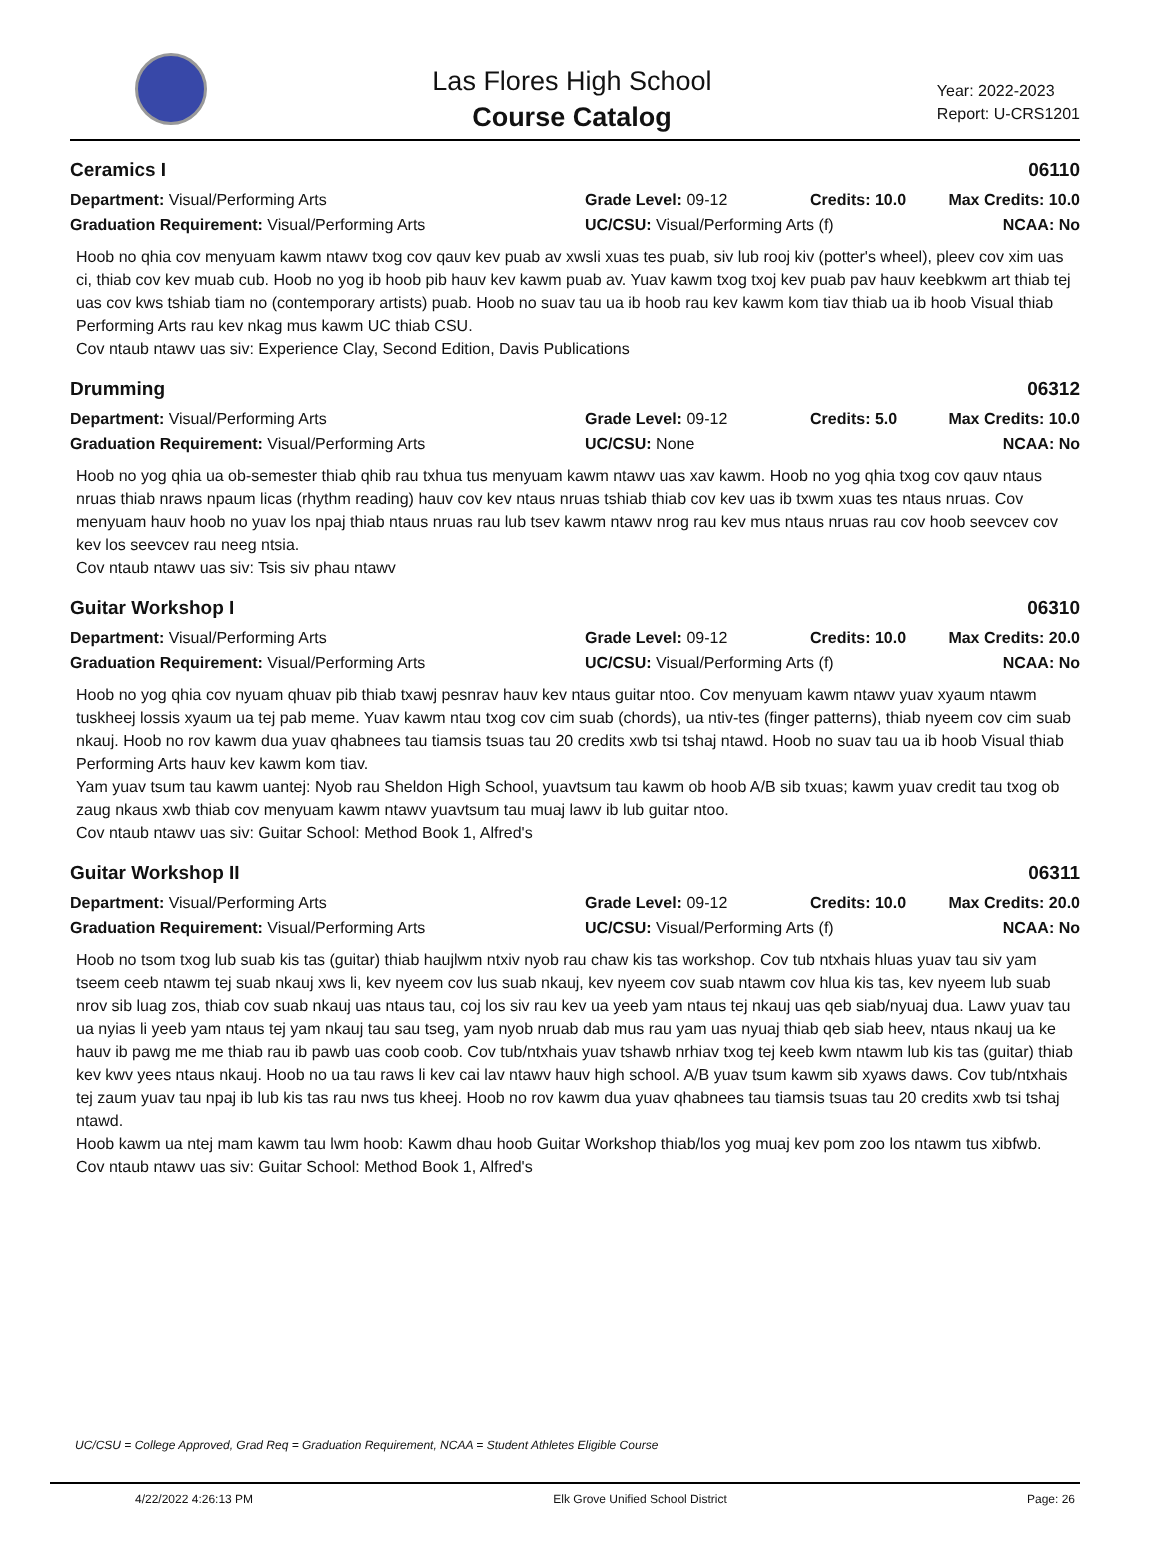Las Flores High School
Course Catalog
Year: 2022-2023
Report: U-CRS1201
Ceramics I 06110
Department: Visual/Performing Arts Grade Level: 09-12 Credits: 10.0 Max Credits: 10.0 Graduation Requirement: Visual/Performing Arts UC/CSU: Visual/Performing Arts (f) NCAA: No
Hoob no qhia cov menyuam kawm ntawv txog cov qauv kev puab av xwsli xuas tes puab, siv lub rooj kiv (potter's wheel), pleev cov xim uas ci, thiab cov kev muab cub. Hoob no yog ib hoob pib hauv kev kawm puab av. Yuav kawm txog txoj kev puab pav hauv keebkwm art thiab tej uas cov kws tshiab tiam no (contemporary artists) puab. Hoob no suav tau ua ib hoob rau kev kawm kom tiav thiab ua ib hoob Visual thiab Performing Arts rau kev nkag mus kawm UC thiab CSU.
Cov ntaub ntawv uas siv: Experience Clay, Second Edition, Davis Publications
Drumming 06312
Department: Visual/Performing Arts Grade Level: 09-12 Credits: 5.0 Max Credits: 10.0 Graduation Requirement: Visual/Performing Arts UC/CSU: None NCAA: No
Hoob no yog qhia ua ob-semester thiab qhib rau txhua tus menyuam kawm ntawv uas xav kawm. Hoob no yog qhia txog cov qauv ntaus nruas thiab nraws npaum licas (rhythm reading) hauv cov kev ntaus nruas tshiab thiab cov kev uas ib txwm xuas tes ntaus nruas. Cov menyuam hauv hoob no yuav los npaj thiab ntaus nruas rau lub tsev kawm ntawv nrog rau kev mus ntaus nruas rau cov hoob seevcev cov kev los seevcev rau neeg ntsia.
Cov ntaub ntawv uas siv: Tsis siv phau ntawv
Guitar Workshop I 06310
Department: Visual/Performing Arts Grade Level: 09-12 Credits: 10.0 Max Credits: 20.0 Graduation Requirement: Visual/Performing Arts UC/CSU: Visual/Performing Arts (f) NCAA: No
Hoob no yog qhia cov nyuam qhuav pib thiab txawj pesnrav hauv kev ntaus guitar ntoo. Cov menyuam kawm ntawv yuav xyaum ntawm tuskheej lossis xyaum ua tej pab meme. Yuav kawm ntau txog cov cim suab (chords), ua ntiv-tes (finger patterns), thiab nyeem cov cim suab nkauj. Hoob no rov kawm dua yuav qhabnees tau tiamsis tsuas tau 20 credits xwb tsi tshaj ntawd. Hoob no suav tau ua ib hoob Visual thiab Performing Arts hauv kev kawm kom tiav.
Yam yuav tsum tau kawm uantej: Nyob rau Sheldon High School, yuavtsum tau kawm ob hoob A/B sib txuas; kawm yuav credit tau txog ob zaug nkaus xwb thiab cov menyuam kawm ntawv yuavtsum tau muaj lawv ib lub guitar ntoo.
Cov ntaub ntawv uas siv: Guitar School: Method Book 1, Alfred's
Guitar Workshop II 06311
Department: Visual/Performing Arts Grade Level: 09-12 Credits: 10.0 Max Credits: 20.0 Graduation Requirement: Visual/Performing Arts UC/CSU: Visual/Performing Arts (f) NCAA: No
Hoob no tsom txog lub suab kis tas (guitar) thiab haujlwm ntxiv nyob rau chaw kis tas workshop. Cov tub ntxhais hluas yuav tau siv yam tseem ceeb ntawm tej suab nkauj xws li, kev nyeem cov lus suab nkauj, kev nyeem cov suab ntawm cov hlua kis tas, kev nyeem lub suab nrov sib luag zos, thiab cov suab nkauj uas ntaus tau, coj los siv rau kev ua yeeb yam ntaus tej nkauj uas qeb siab/nyuaj dua. Lawv yuav tau ua nyias li yeeb yam ntaus tej yam nkauj tau sau tseg, yam nyob nruab dab mus rau yam uas nyuaj thiab qeb siab heev, ntaus nkauj ua ke hauv ib pawg me me thiab rau ib pawb uas coob coob. Cov tub/ntxhais yuav tshawb nrhiav txog tej keeb kwm ntawm lub kis tas (guitar) thiab kev kwv yees ntaus nkauj. Hoob no ua tau raws li kev cai lav ntawv hauv high school. A/B yuav tsum kawm sib xyaws daws. Cov tub/ntxhais tej zaum yuav tau npaj ib lub kis tas rau nws tus kheej. Hoob no rov kawm dua yuav qhabnees tau tiamsis tsuas tau 20 credits xwb tsi tshaj ntawd.
Hoob kawm ua ntej mam kawm tau lwm hoob: Kawm dhau hoob Guitar Workshop thiab/los yog muaj kev pom zoo los ntawm tus xibfwb.
Cov ntaub ntawv uas siv: Guitar School: Method Book 1, Alfred's
UC/CSU = College Approved, Grad Req = Graduation Requirement, NCAA = Student Athletes Eligible Course
4/22/2022 4:26:13 PM Elk Grove Unified School District Page: 26